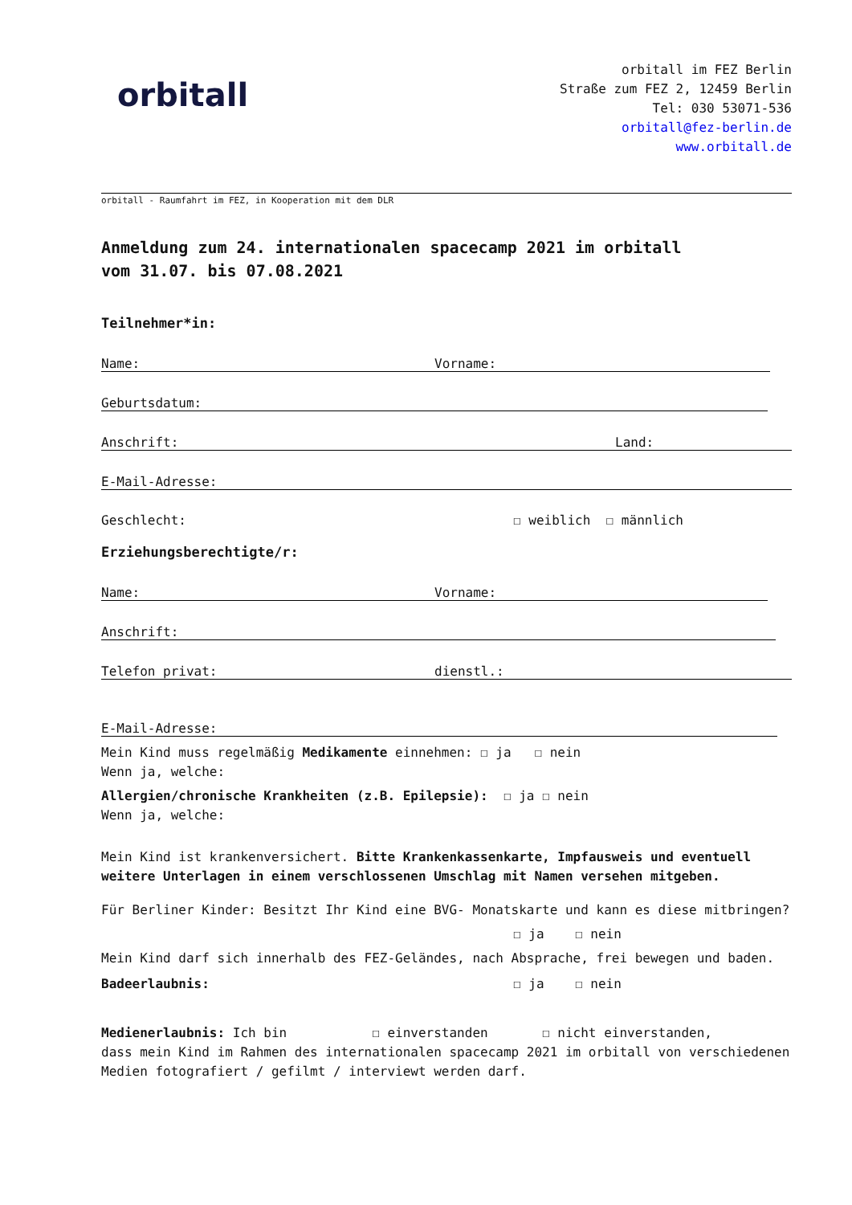orbitall
orbitall im FEZ Berlin
Straße zum FEZ 2, 12459 Berlin
Tel: 030 53071-536
orbitall@fez-berlin.de
www.orbitall.de
orbitall - Raumfahrt im FEZ, in Kooperation mit dem DLR
Anmeldung zum 24. internationalen spacecamp 2021 im orbitall
vom 31.07. bis 07.08.2021
Teilnehmer*in:
Name: Vorname:
Geburtsdatum:
Anschrift: Land:
E-Mail-Adresse:
Geschlecht: ☐ weiblich ☐ männlich
Erziehungsberechtigte/r:
Name: Vorname:
Anschrift:
Telefon privat: dienstl.:
E-Mail-Adresse:
Mein Kind muss regelmäßig Medikamente einnehmen: ☐ ja ☐ nein
Wenn ja, welche:
Allergien/chronische Krankheiten (z.B. Epilepsie): ☐ ja ☐ nein
Wenn ja, welche:
Mein Kind ist krankenversichert. Bitte Krankenkassenkarte, Impfausweis und eventuell weitere Unterlagen in einem verschlossenen Umschlag mit Namen versehen mitgeben.
Für Berliner Kinder: Besitzt Ihr Kind eine BVG- Monatskarte und kann es diese mitbringen?
☐ ja ☐ nein
Mein Kind darf sich innerhalb des FEZ-Geländes, nach Absprache, frei bewegen und baden.
Badeerlaubnis: ☐ ja ☐ nein
Medienerlaubnis: Ich bin ☐ einverstanden ☐ nicht einverstanden,
dass mein Kind im Rahmen des internationalen spacecamp 2021 im orbitall von verschiedenen Medien fotografiert / gefilmt / interviewt werden darf.